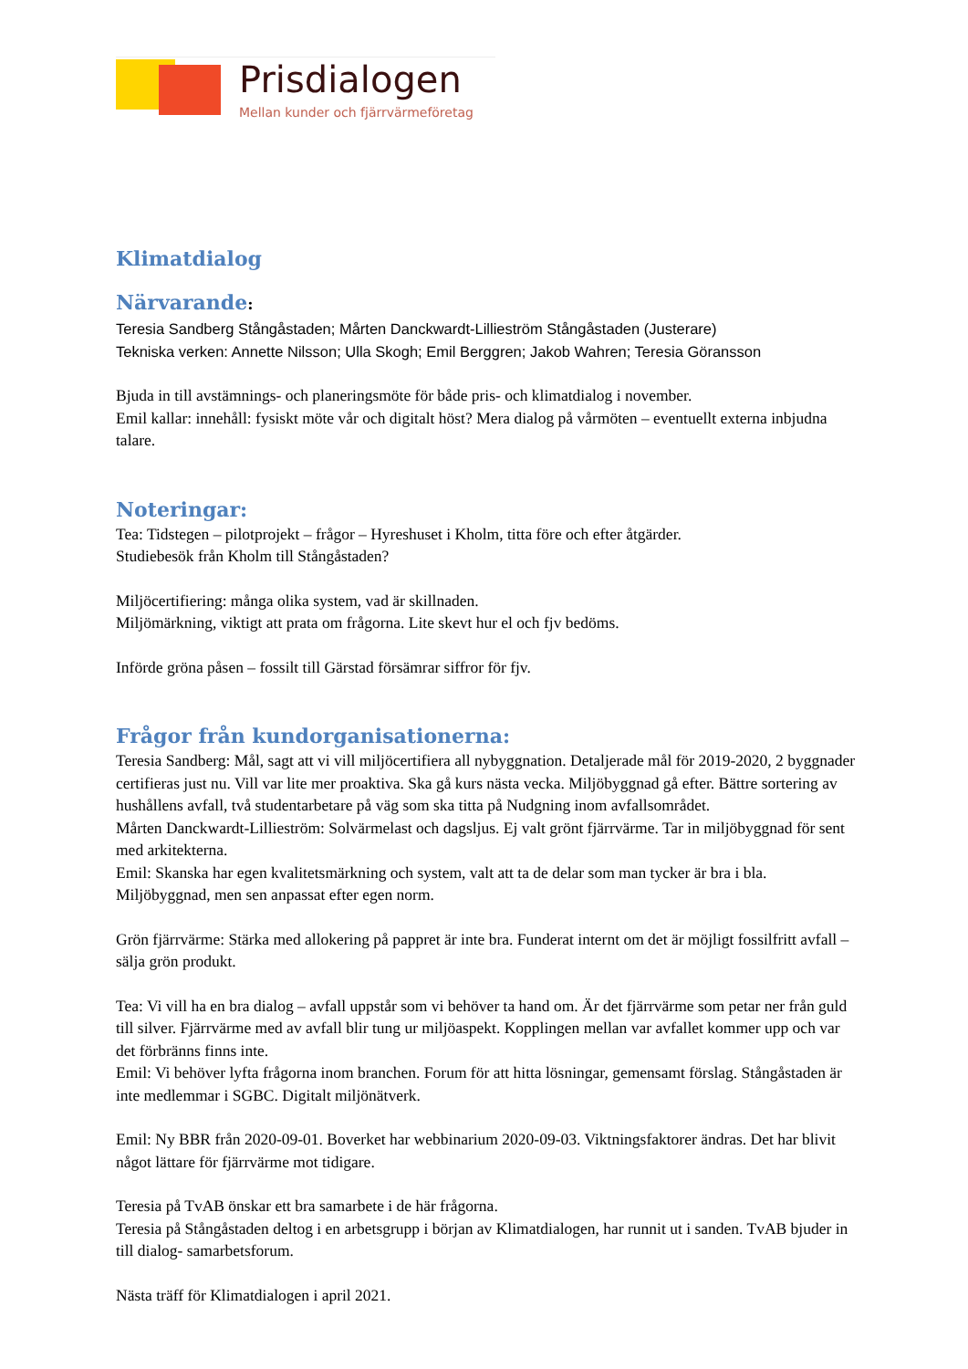Prisdialogen
Mellan kunder och fjärrvärmeföretag
Klimatdialog
Närvarande:
Teresia Sandberg Stångåstaden; Mårten Danckwardt-Lillieström Stångåstaden (Justerare)
Tekniska verken: Annette Nilsson; Ulla Skogh; Emil Berggren; Jakob Wahren; Teresia Göransson
Bjuda in till avstämnings- och planeringsmöte för både pris- och klimatdialog i november.
Emil kallar: innehåll: fysiskt möte vår och digitalt höst? Mera dialog på vårmöten – eventuellt externa inbjudna talare.
Noteringar:
Tea: Tidstegen – pilotprojekt – frågor – Hyreshuset i Kholm, titta före och efter åtgärder.
Studiebesök från Kholm till Stångåstaden?
Miljöcertifiering: många olika system, vad är skillnaden.
Miljömärkning, viktigt att prata om frågorna. Lite skevt hur el och fjv bedöms.
Införde gröna påsen – fossilt till Gärstad försämrar siffror för fjv.
Frågor från kundorganisationerna:
Teresia Sandberg: Mål, sagt att vi vill miljöcertifiera all nybyggnation. Detaljerade mål för 2019-2020, 2 byggnader certifieras just nu. Vill var lite mer proaktiva. Ska gå kurs nästa vecka. Miljöbyggnad gå efter. Bättre sortering av hushållens avfall, två studentarbetare på väg som ska titta på Nudgning inom avfallsområdet.
Mårten Danckwardt-Lillieström: Solvärmelast och dagsljus. Ej valt grönt fjärrvärme. Tar in miljöbyggnad för sent med arkitekterna.
Emil: Skanska har egen kvalitetsmärkning och system, valt att ta de delar som man tycker är bra i bla. Miljöbyggnad, men sen anpassat efter egen norm.
Grön fjärrvärme: Stärka med allokering på pappret är inte bra. Funderat internt om det är möjligt fossilfritt avfall – sälja grön produkt.
Tea: Vi vill ha en bra dialog – avfall uppstår som vi behöver ta hand om. Är det fjärrvärme som petar ner från guld till silver. Fjärrvärme med av avfall blir tung ur miljöaspekt. Kopplingen mellan var avfallet kommer upp och var det förbränns finns inte.
Emil: Vi behöver lyfta frågorna inom branchen. Forum för att hitta lösningar, gemensamt förslag. Stångåstaden är inte medlemmar i SGBC. Digitalt miljönätverk.
Emil: Ny BBR från 2020-09-01. Boverket har webbinarium 2020-09-03. Viktningsfaktorer ändras. Det har blivit något lättare för fjärrvärme mot tidigare.
Teresia på TvAB önskar ett bra samarbete i de här frågorna.
Teresia på Stångåstaden deltog i en arbetsgrupp i början av Klimatdialogen, har runnit ut i sanden. TvAB bjuder in till dialog- samarbetsforum.
Nästa träff för Klimatdialogen i april 2021.